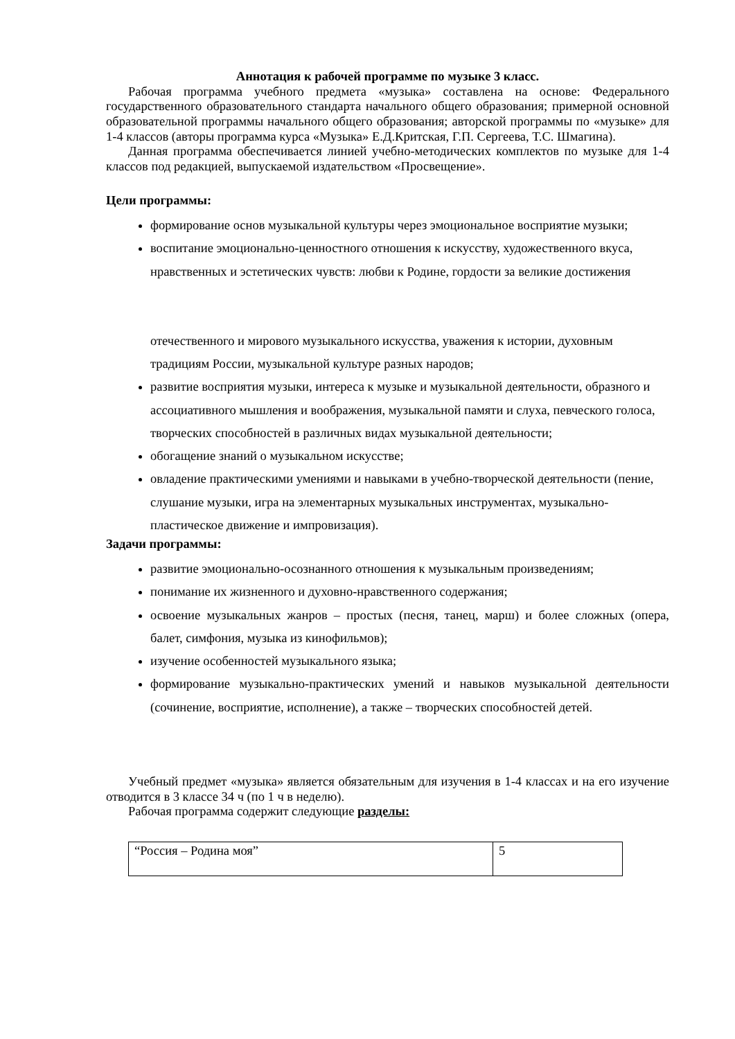Аннотация к рабочей программе по музыке 3 класс.
Рабочая программа учебного предмета «музыка» составлена на основе: Федерального государственного образовательного стандарта начального общего образования; примерной основной образовательной программы начального общего образования; авторской программы по «музыке» для 1-4 классов (авторы программа курса «Музыка» Е.Д.Критская, Г.П. Сергеева, Т.С. Шмагина).
Данная программа обеспечивается линией учебно-методических комплектов по музыке для 1-4 классов под редакцией, выпускаемой издательством «Просвещение».
Цели программы:
формирование основ музыкальной культуры через эмоциональное восприятие музыки;
воспитание эмоционально-ценностного отношения к искусству, художественного вкуса, нравственных и эстетических чувств: любви к Родине, гордости за великие достижения
отечественного и мирового музыкального искусства, уважения к истории, духовным традициям России, музыкальной культуре разных народов;
развитие восприятия музыки, интереса к музыке и музыкальной деятельности, образного и ассоциативного мышления и воображения, музыкальной памяти и слуха, певческого голоса, творческих способностей в различных видах музыкальной деятельности;
обогащение знаний о музыкальном искусстве;
овладение практическими умениями и навыками в учебно-творческой деятельности (пение, слушание музыки, игра на элементарных музыкальных инструментах, музыкально-пластическое движение и импровизация).
Задачи программы:
развитие эмоционально-осознанного отношения к музыкальным произведениям;
понимание их жизненного и духовно-нравственного содержания;
освоение музыкальных жанров – простых (песня, танец, марш) и более сложных (опера, балет, симфония, музыка из кинофильмов);
изучение особенностей музыкального языка;
формирование музыкально-практических умений и навыков музыкальной деятельности (сочинение, восприятие, исполнение), а также – творческих способностей детей.
Учебный предмет «музыка» является обязательным для изучения в 1-4 классах и на его изучение отводится в 3 классе 34 ч (по 1 ч в неделю).
Рабочая программа содержит следующие разделы:
| “Россия – Родина моя” | 5 |